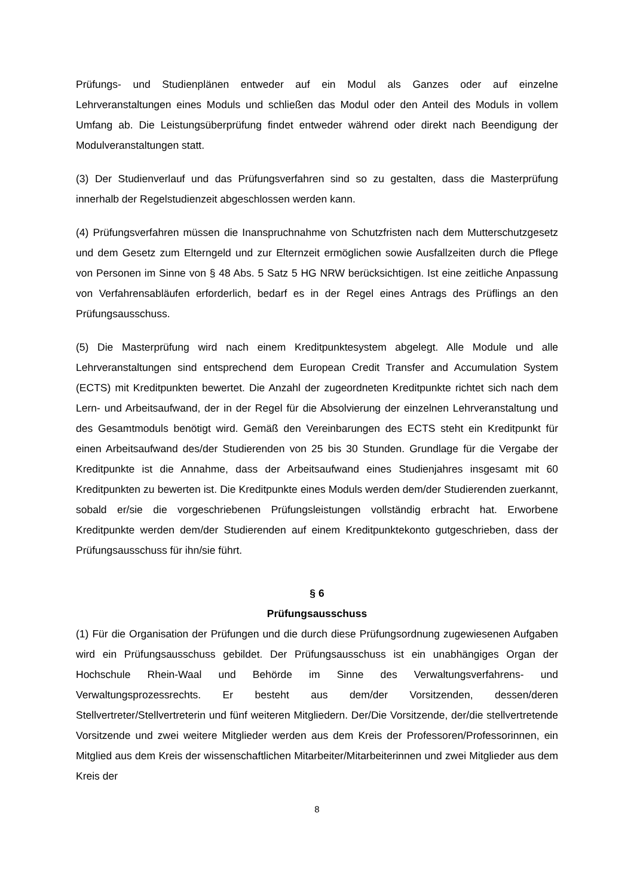Prüfungs- und Studienplänen entweder auf ein Modul als Ganzes oder auf einzelne Lehrveranstaltungen eines Moduls und schließen das Modul oder den Anteil des Moduls in vollem Umfang ab. Die Leistungsüberprüfung findet entweder während oder direkt nach Beendigung der Modulveranstaltungen statt.
(3) Der Studienverlauf und das Prüfungsverfahren sind so zu gestalten, dass die Masterprüfung innerhalb der Regelstudienzeit abgeschlossen werden kann.
(4) Prüfungsverfahren müssen die Inanspruchnahme von Schutzfristen nach dem Mutterschutzgesetz und dem Gesetz zum Elterngeld und zur Elternzeit ermöglichen sowie Ausfallzeiten durch die Pflege von Personen im Sinne von § 48 Abs. 5 Satz 5 HG NRW berücksichtigen. Ist eine zeitliche Anpassung von Verfahrensabläufen erforderlich, bedarf es in der Regel eines Antrags des Prüflings an den Prüfungsausschuss.
(5) Die Masterprüfung wird nach einem Kreditpunktesystem abgelegt. Alle Module und alle Lehrveranstaltungen sind entsprechend dem European Credit Transfer and Accumulation System (ECTS) mit Kreditpunkten bewertet. Die Anzahl der zugeordneten Kreditpunkte richtet sich nach dem Lern- und Arbeitsaufwand, der in der Regel für die Absolvierung der einzelnen Lehrveranstaltung und des Gesamtmoduls benötigt wird. Gemäß den Vereinbarungen des ECTS steht ein Kreditpunkt für einen Arbeitsaufwand des/der Studierenden von 25 bis 30 Stunden. Grundlage für die Vergabe der Kreditpunkte ist die Annahme, dass der Arbeitsaufwand eines Studienjahres insgesamt mit 60 Kreditpunkten zu bewerten ist. Die Kreditpunkte eines Moduls werden dem/der Studierenden zuerkannt, sobald er/sie die vorgeschriebenen Prüfungsleistungen vollständig erbracht hat. Erworbene Kreditpunkte werden dem/der Studierenden auf einem Kreditpunktekonto gutgeschrieben, dass der Prüfungsausschuss für ihn/sie führt.
§ 6
Prüfungsausschuss
(1) Für die Organisation der Prüfungen und die durch diese Prüfungsordnung zugewiesenen Aufgaben wird ein Prüfungsausschuss gebildet. Der Prüfungsausschuss ist ein unabhängiges Organ der Hochschule Rhein-Waal und Behörde im Sinne des Verwaltungsverfahrens- und Verwaltungsprozessrechts. Er besteht aus dem/der Vorsitzenden, dessen/deren Stellvertreter/Stellvertreterin und fünf weiteren Mitgliedern. Der/Die Vorsitzende, der/die stellvertretende Vorsitzende und zwei weitere Mitglieder werden aus dem Kreis der Professoren/Professorinnen, ein Mitglied aus dem Kreis der wissenschaftlichen Mitarbeiter/Mitarbeiterinnen und zwei Mitglieder aus dem Kreis der
8